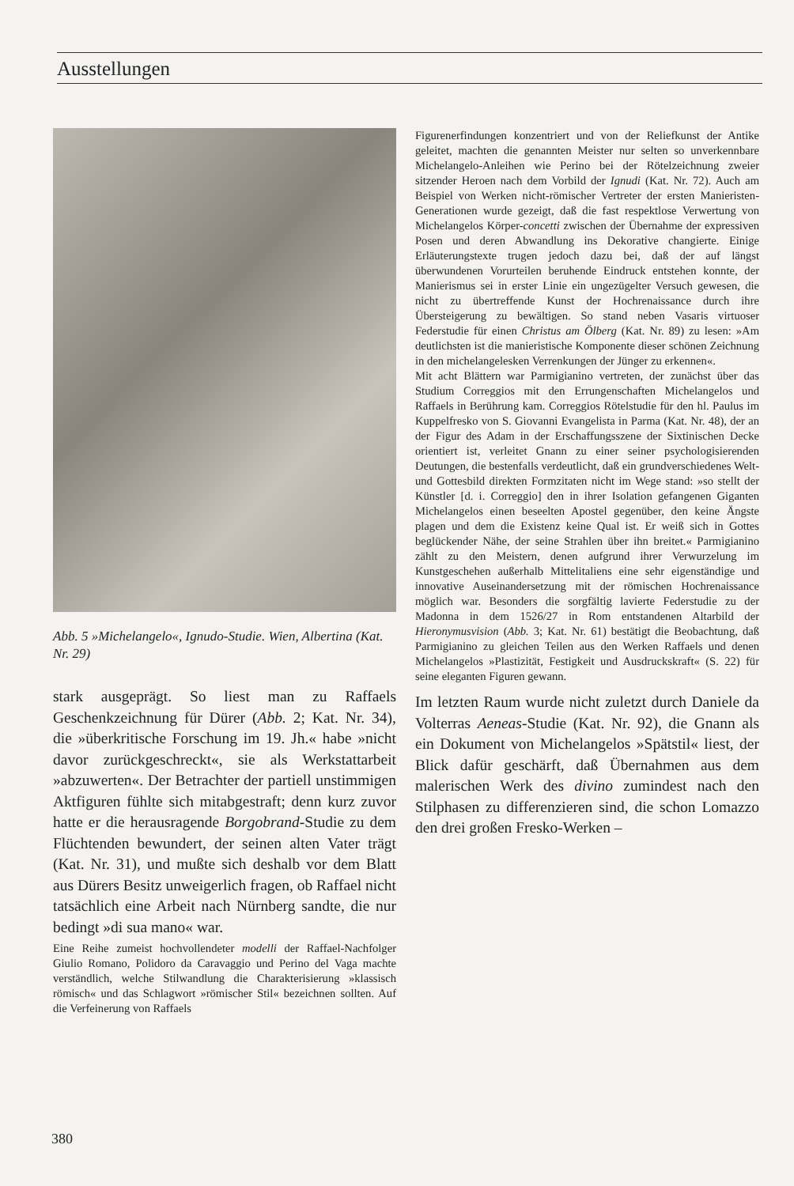Ausstellungen
Abb. 5 »Michelangelo«, Ignudo-Studie. Wien, Albertina (Kat. Nr. 29)
stark ausgeprägt. So liest man zu Raffaels Geschenkzeichnung für Dürer (Abb. 2; Kat. Nr. 34), die »überkritische Forschung im 19. Jh.« habe »nicht davor zurückgeschreckt«, sie als Werkstattarbeit »abzuwerten«. Der Betrachter der partiell unstimmigen Aktfiguren fühlte sich mitabgestraft; denn kurz zuvor hatte er die herausragende Borgobrand-Studie zu dem Flüchtenden bewundert, der seinen alten Vater trägt (Kat. Nr. 31), und mußte sich deshalb vor dem Blatt aus Dürers Besitz unweigerlich fragen, ob Raffael nicht tatsächlich eine Arbeit nach Nürnberg sandte, die nur bedingt »di sua mano« war.
Eine Reihe zumeist hochvollendeter modelli der Raffael-Nachfolger Giulio Romano, Polidoro da Caravaggio und Perino del Vaga machte verständlich, welche Stilwandlung die Charakterisierung »klassisch römisch« und das Schlagwort »römischer Stil« bezeichnen sollten. Auf die Verfeinerung von Raffaels
Figurenerfindungen konzentriert und von der Reliefkunst der Antike geleitet, machten die genannten Meister nur selten so unverkennbare Michelangelo-Anleihen wie Perino bei der Rötelzeichnung zweier sitzender Heroen nach dem Vorbild der Ignudi (Kat. Nr. 72). Auch am Beispiel von Werken nicht-römischer Vertreter der ersten Manieristen-Generationen wurde gezeigt, daß die fast respektlose Verwertung von Michelangelos Körper-concetti zwischen der Übernahme der expressiven Posen und deren Abwandlung ins Dekorative changierte. Einige Erläuterungstexte trugen jedoch dazu bei, daß der auf längst überwundenen Vorurteilen beruhende Eindruck entstehen konnte, der Manierismus sei in erster Linie ein ungezügelter Versuch gewesen, die nicht zu übertreffende Kunst der Hochrenaissance durch ihre Übersteigerung zu bewältigen. So stand neben Vasaris virtuoser Federstudie für einen Christus am Ölberg (Kat. Nr. 89) zu lesen: »Am deutlichsten ist die manieristische Komponente dieser schönen Zeichnung in den michelangelesken Verrenkungen der Jünger zu erkennen«.
Mit acht Blättern war Parmigianino vertreten, der zunächst über das Studium Correggios mit den Errungenschaften Michelangelos und Raffaels in Berührung kam. Correggios Rötelstudie für den hl. Paulus im Kuppelfresko von S. Giovanni Evangelista in Parma (Kat. Nr. 48), der an der Figur des Adam in der Erschaffungsszene der Sixtinischen Decke orientiert ist, verleitet Gnann zu einer seiner psychologisierenden Deutungen, die bestenfalls verdeutlicht, daß ein grundverschiedenes Welt- und Gottesbild direkten Formzitaten nicht im Wege stand: »so stellt der Künstler [d. i. Correggio] den in ihrer Isolation gefangenen Giganten Michelangelos einen beseelten Apostel gegenüber, den keine Ängste plagen und dem die Existenz keine Qual ist. Er weiß sich in Gottes beglückender Nähe, der seine Strahlen über ihn breitet.« Parmigianino zählt zu den Meistern, denen aufgrund ihrer Verwurzelung im Kunstgeschehen außerhalb Mittelitaliens eine sehr eigenständige und innovative Auseinandersetzung mit der römischen Hochrenaissance möglich war. Besonders die sorgfältig lavierte Federstudie zu der Madonna in dem 1526/27 in Rom entstandenen Altarbild der Hieronymusvision (Abb. 3; Kat. Nr. 61) bestätigt die Beobachtung, daß Parmigianino zu gleichen Teilen aus den Werken Raffaels und denen Michelangelos »Plastizität, Festigkeit und Ausdruckskraft« (S. 22) für seine eleganten Figuren gewann.
Im letzten Raum wurde nicht zuletzt durch Daniele da Volterras Aeneas-Studie (Kat. Nr. 92), die Gnann als ein Dokument von Michelangelos »Spätstil« liest, der Blick dafür geschärft, daß Übernahmen aus dem malerischen Werk des divino zumindest nach den Stilphasen zu differenzieren sind, die schon Lomazzo den drei großen Fresko-Werken –
380